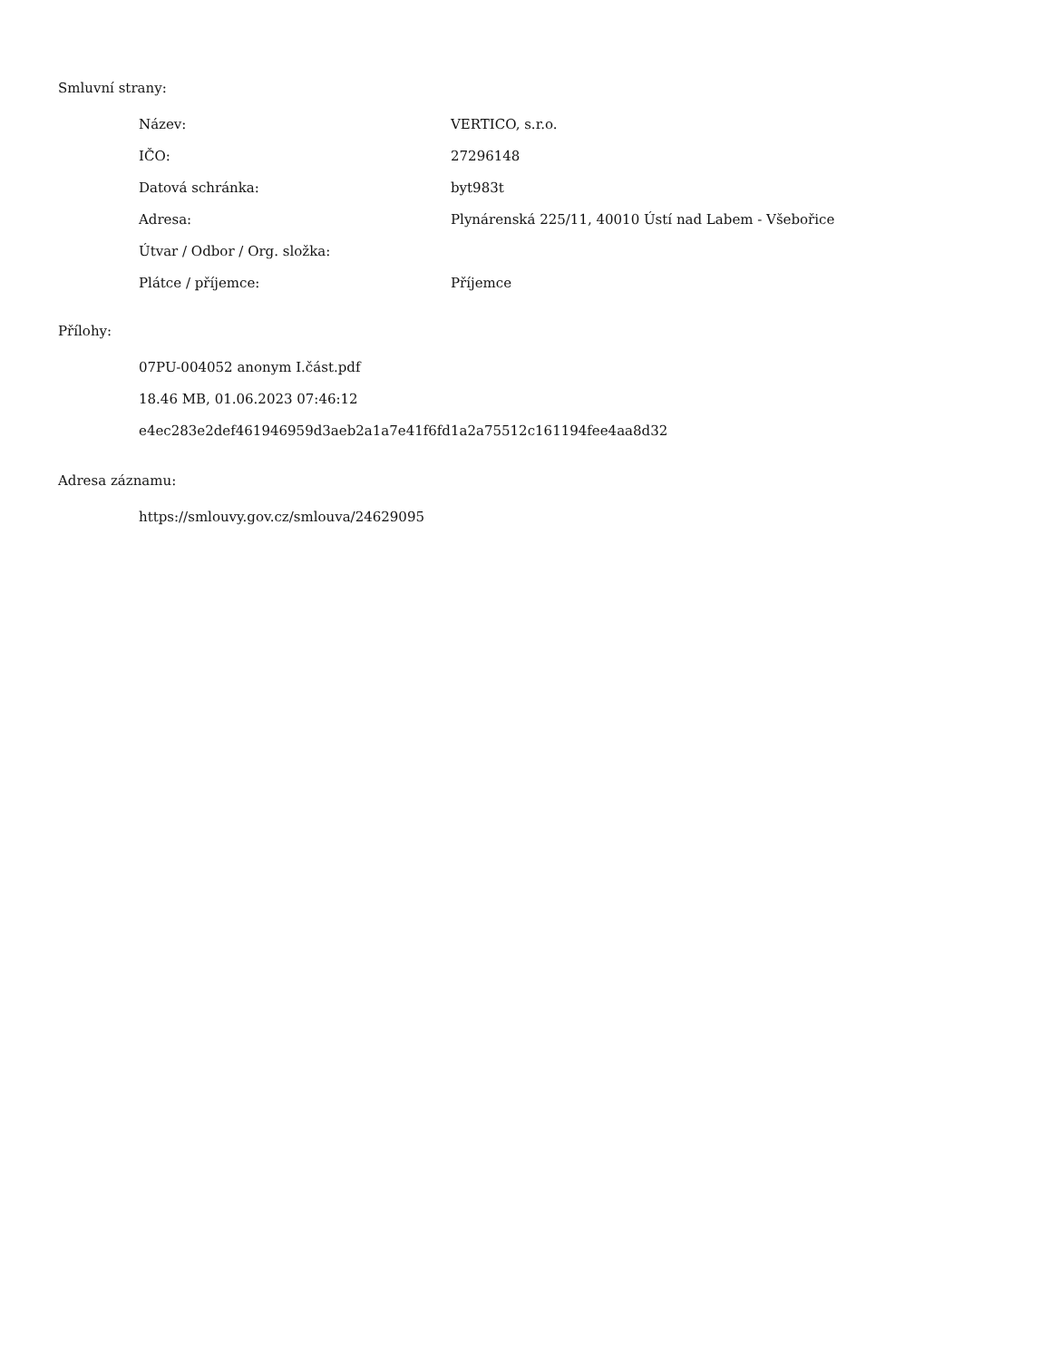Smluvní strany:
| Název: | VERTICO, s.r.o. |
| IČO: | 27296148 |
| Datová schránka: | byt983t |
| Adresa: | Plynárenská 225/11, 40010 Ústí nad Labem - Všebořice |
| Útvar / Odbor / Org. složka: | |
| Plátce / příjemce: | Příjemce |
Přílohy:
07PU-004052 anonym I.část.pdf
18.46 MB, 01.06.2023 07:46:12
e4ec283e2def461946959d3aeb2a1a7e41f6fd1a2a75512c161194fee4aa8d32
Adresa záznamu:
https://smlouvy.gov.cz/smlouva/24629095